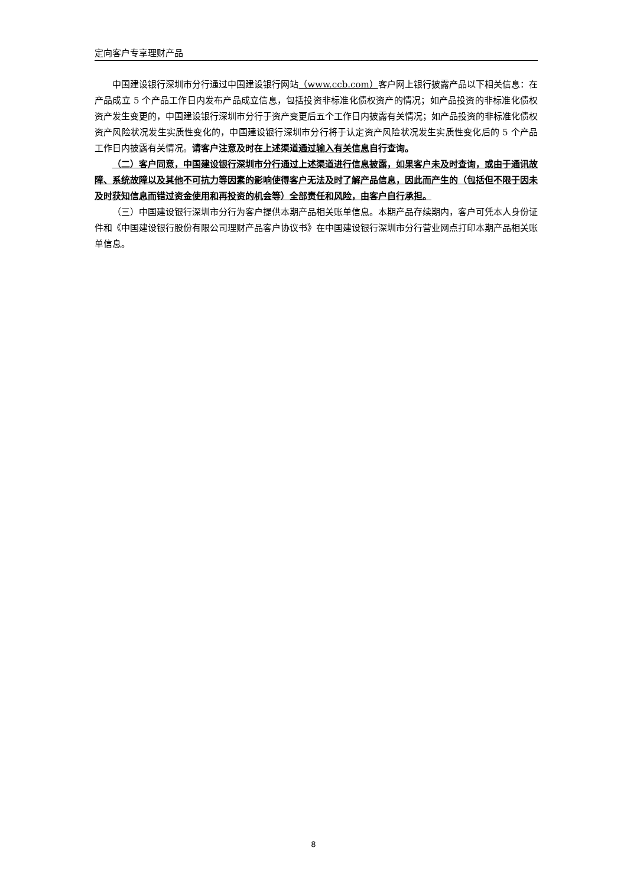定向客户专享理财产品
中国建设银行深圳市分行通过中国建设银行网站（www.ccb.com）客户网上银行披露产品以下相关信息：在产品成立 5 个产品工作日内发布产品成立信息，包括投资非标准化债权资产的情况；如产品投资的非标准化债权资产发生变更的，中国建设银行深圳市分行于资产变更后五个工作日内披露有关情况；如产品投资的非标准化债权资产风险状况发生实质性变化的，中国建设银行深圳市分行将于认定资产风险状况发生实质性变化后的 5 个产品工作日内披露有关情况。请客户注意及时在上述渠道通过输入有关信息自行查询。
（二）客户同意，中国建设银行深圳市分行通过上述渠道进行信息披露，如果客户未及时查询，或由于通讯故障、系统故障以及其他不可抗力等因素的影响使得客户无法及时了解产品信息，因此而产生的（包括但不限于因未及时获知信息而错过资金使用和再投资的机会等）全部责任和风险，由客户自行承担。
（三）中国建设银行深圳市分行为客户提供本期产品相关账单信息。本期产品存续期内，客户可凭本人身份证件和《中国建设银行股份有限公司理财产品客户协议书》在中国建设银行深圳市分行营业网点打印本期产品相关账单信息。
8